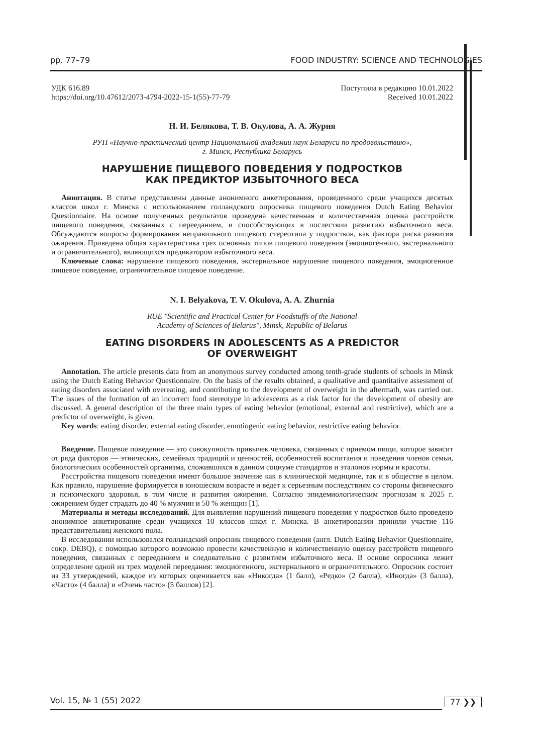pp. 77–79 FOOD INDUSTRY: SCIENCE AND TECHNOLOGIES
УДК 616.89
https://doi.org/10.47612/2073-4794-2022-15-1(55)-77-79
Поступила в редакцию 10.01.2022
Received 10.01.2022
Н. И. Белякова, Т. В. Окулова, А. А. Журня
РУП «Научно-практический центр Национальной академии наук Беларуси по продовольствию»,
г. Минск, Республика Беларусь
НАРУШЕНИЕ ПИЩЕВОГО ПОВЕДЕНИЯ У ПОДРОСТКОВ
КАК ПРЕДИКТОР ИЗБЫТОЧНОГО ВЕСА
Аннотация. В статье представлены данные анонимного анкетирования, проведенного среди учащихся десятых классов школ г. Минска с использованием голландского опросника пищевого поведения Dutch Eating Behavior Questionnaire. На основе полученных результатов проведена качественная и количественная оценка расстройств пищевого поведения, связанных с перееданием, и способствующих в послествии развитию избыточного веса. Обсуждаются вопросы формирования неправильного пищевого стереотипа у подростков, как фактора риска развития ожирения. Приведена общая характеристика трех основных типов пищевого поведения (эмоциогенного, экстернального и ограничительного), являющихся предикатором избыточного веса.
Ключевые слова: нарушение пищевого поведения, экстернальное нарушение пищевого поведения, эмоциогенное пищевое поведение, ограничительное пищевое поведение.
N. I. Belyakova, T. V. Okulova, A. A. Zhurnia
RUE "Scientific and Practical Center for Foodstuffs of the National
Academy of Sciences of Belarus", Minsk, Republic of Belarus
EATING DISORDERS IN ADOLESCENTS AS A PREDICTOR
OF OVERWEIGHT
Annotation. The article presents data from an anonymous survey conducted among tenth-grade students of schools in Minsk using the Dutch Eating Behavior Questionnaire. On the basis of the results obtained, a qualitative and quantitative assessment of eating disorders associated with overeating, and contributing to the development of overweight in the aftermath, was carried out. The issues of the formation of an incorrect food stereotype in adolescents as a risk factor for the development of obesity are discussed. A general description of the three main types of eating behavior (emotional, external and restrictive), which are a predictor of overweight, is given.
Key words: eating disorder, external eating disorder, emotiogenic eating behavior, restrictive eating behavior.
Введение. Пищевое поведение — это совокупность привычек человека, связанных с приемом пищи, которое зависит от ряда факторов — этнических, семейных традиций и ценностей, особенностей воспитания и поведения членов семьи, биологических особенностей организма, сложившихся в данном социуме стандартов и эталонов нормы и красоты.
Расстройства пищевого поведения имеют большое значение как в клинической медицине, так и в обществе в целом. Как правило, нарушение формируется в юношеском возрасте и ведет к серьезным последствиям со стороны физического и психического здоровья, в том числе и развития ожирения. Согласно эпидемиологическим прогнозам к 2025 г. ожирением будет страдать до 40 % мужчин и 50 % женщин [1].
Материалы и методы исследований. Для выявления нарушений пищевого поведения у подростков было проведено анонимное анкетирование среди учащихся 10 классов школ г. Минска. В анкетировании приняли участие 116 представительниц женского пола.
В исследовании использовался голландский опросник пищевого поведения (англ. Dutch Eating Behavior Questionnaire, сокр. DEBQ), с помощью которого возможно провести качественную и количественную оценку расстройств пищевого поведения, связанных с перееданием и следовательно с развитием избыточного веса. В основе опросника лежит определение одной из трех моделей переедания: эмоциогенного, экстернального и ограничительного. Опросник состоит из 33 утверждений, каждое из которых оценивается как «Никогда» (1 балл), «Редко» (2 балла), «Иногда» (3 балла), «Часто» (4 балла) и «Очень часто» (5 баллов) [2].
Vol. 15, № 1 (55) 2022 77 ❯❯